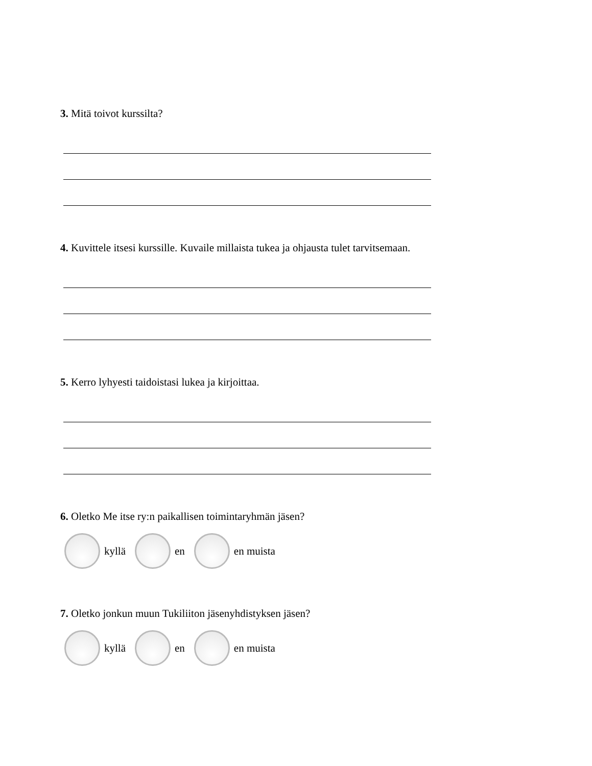3. Mitä toivot kurssilta?
4. Kuvittele itsesi kurssille. Kuvaile millaista tukea ja ohjausta tulet tarvitsemaan.
5. Kerro lyhyesti taidoistasi lukea ja kirjoittaa.
6. Oletko Me itse ry:n paikallisen toimintaryhmän jäsen?
kyllä en en muista
7. Oletko jonkun muun Tukiliiton jäsenyhdistyksen jäsen?
kyllä en en muista